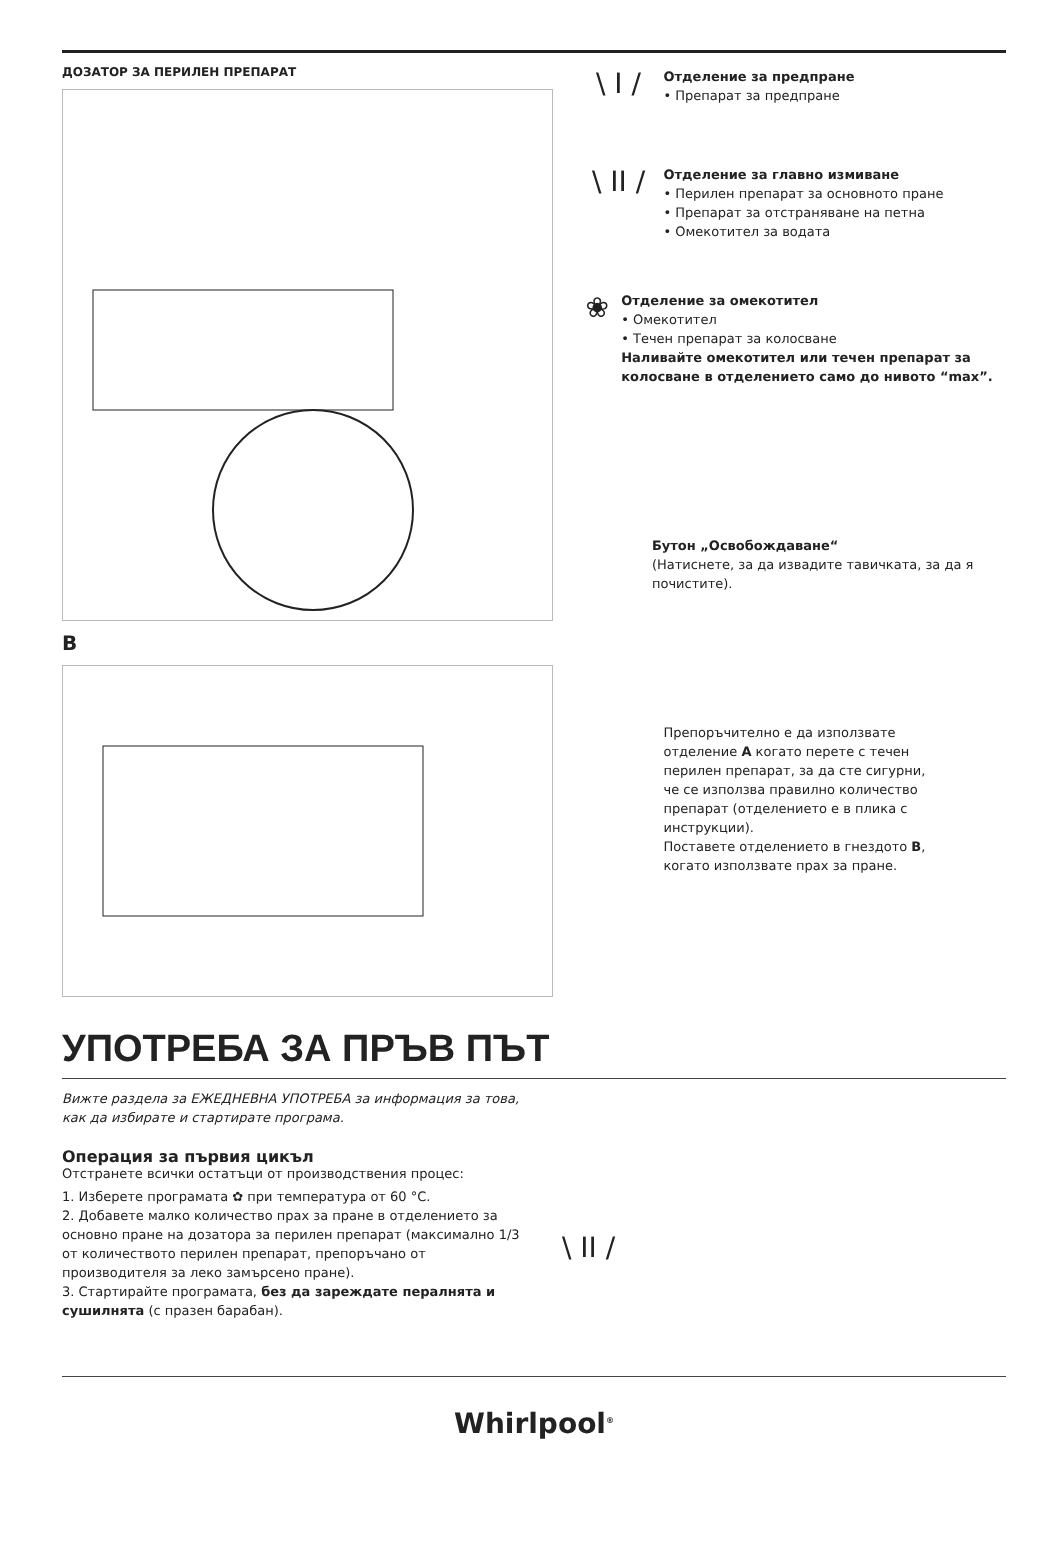ДОЗАТОР ЗА ПЕРИЛЕН ПРЕПАРАТ
B
\ I /
Отделение за предпране
• Препарат за предпране
\ II /
Отделение за главно измиване
• Перилен препарат за основното пране
• Препарат за отстраняване на петна
• Омекотител за водата
❀
Отделение за омекотител
• Омекотител
• Течен препарат за колосване
Наливайте омекотител или течен препарат за колосване в отделението само до нивото “max”.
Бутон „Освобождаване“
(Натиснете, за да извадите тавичката, за да я почистите).
Препоръчително е да използвате отделение A когато перете с течен перилен препарат, за да сте сигурни, че се използва правилно количество препарат (отделението е в плика с инструкции).
Поставете отделението в гнездото B, когато използвате прах за пране.
УПОТРЕБА ЗА ПРЪВ ПЪТ
Вижте раздела за ЕЖЕДНЕВНА УПОТРЕБА за информация за това,
как да избирате и стартирате програма.
Операция за първия цикъл
Отстранете всички остатъци от производствения процес:
1. Изберете програмата ✿ при температура от 60 °C.
2. Добавете малко количество прах за пране в отделението за основно пране на дозатора за перилен препарат (максимално 1/3 от количеството перилен препарат, препоръчано от производителя за леко замърсено пране).
3. Стартирайте програмата, без да зареждате пералнята и сушилнята (с празен барабан).
\ II /
Whirlpool<sup>®</sup>